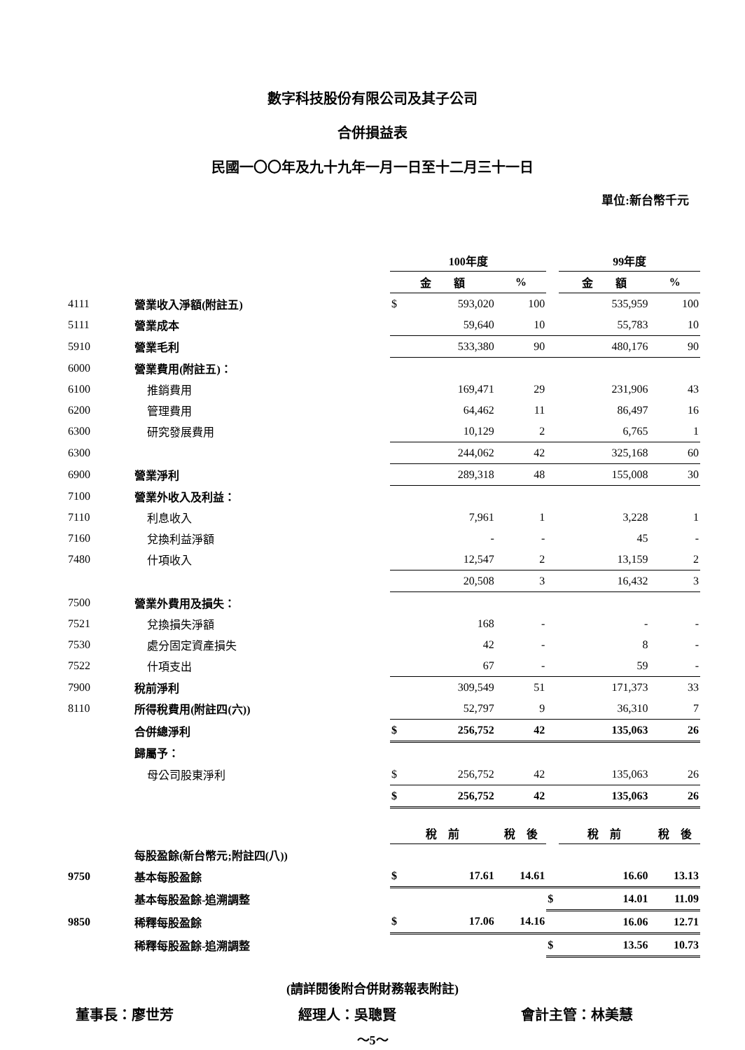數字科技股份有限公司及其子公司
合併損益表
民國一〇〇年及九十九年一月一日至十二月三十一日
單位:新台幣千元
| | | 100年度 | | | | 99年度 | |
| | | 金 額 | | % | | 金 額 | % |
| 4111 | 營業收入淨額(附註五) | $ | 593,020 | 100 | | 535,959 | 100 |
| 5111 | 營業成本 | | 59,640 | 10 | | 55,783 | 10 |
| 5910 | 營業毛利 | | 533,380 | 90 | | 480,176 | 90 |
| 6000 | 營業費用(附註五)： | | | | | | |
| 6100 | 推銷費用 | | 169,471 | 29 | | 231,906 | 43 |
| 6200 | 管理費用 | | 64,462 | 11 | | 86,497 | 16 |
| 6300 | 研究發展費用 | | 10,129 | 2 | | 6,765 | 1 |
| 6300 | | | 244,062 | 42 | | 325,168 | 60 |
| 6900 | 營業淨利 | | 289,318 | 48 | | 155,008 | 30 |
| 7100 | 營業外收入及利益： | | | | | | |
| 7110 | 利息收入 | | 7,961 | 1 | | 3,228 | 1 |
| 7160 | 兌換利益淨額 | | - | - | | 45 | - |
| 7480 | 什項收入 | | 12,547 | 2 | | 13,159 | 2 |
| | | | 20,508 | 3 | | 16,432 | 3 |
| 7500 | 營業外費用及損失： | | | | | | |
| 7521 | 兌換損失淨額 | | 168 | - | | - | - |
| 7530 | 處分固定資產損失 | | 42 | - | | 8 | - |
| 7522 | 什項支出 | | 67 | - | | 59 | - |
| 7900 | 稅前淨利 | | 309,549 | 51 | | 171,373 | 33 |
| 8110 | 所得稅費用(附註四(六)) | | 52,797 | 9 | | 36,310 | 7 |
| | 合併總淨利 | $ | 256,752 | 42 | | 135,063 | 26 |
| | 歸屬予： | | | | | | |
| | 母公司股東淨利 | $ | 256,752 | 42 | | 135,063 | 26 |
| | | $ | 256,752 | 42 | | 135,063 | 26 |
| | | 稅 前 | | 稅 後 | | 稅 前 | 稅 後 |
| | 每股盈餘(新台幣元;附註四(八)) | | | | | | |
| 9750 | 基本每股盈餘 | $ | 17.61 | 14.61 | | 16.60 | 13.13 |
| | 基本每股盈餘-追溯調整 | | | | $ | 14.01 | 11.09 |
| 9850 | 稀釋每股盈餘 | $ | 17.06 | 14.16 | | 16.06 | 12.71 |
| | 稀釋每股盈餘-追溯調整 | | | | $ | 13.56 | 10.73 |
(請詳閱後附合併財務報表附註)
董事長：廖世芳 經理人：吳聰賢 會計主管：林美慧
～5～